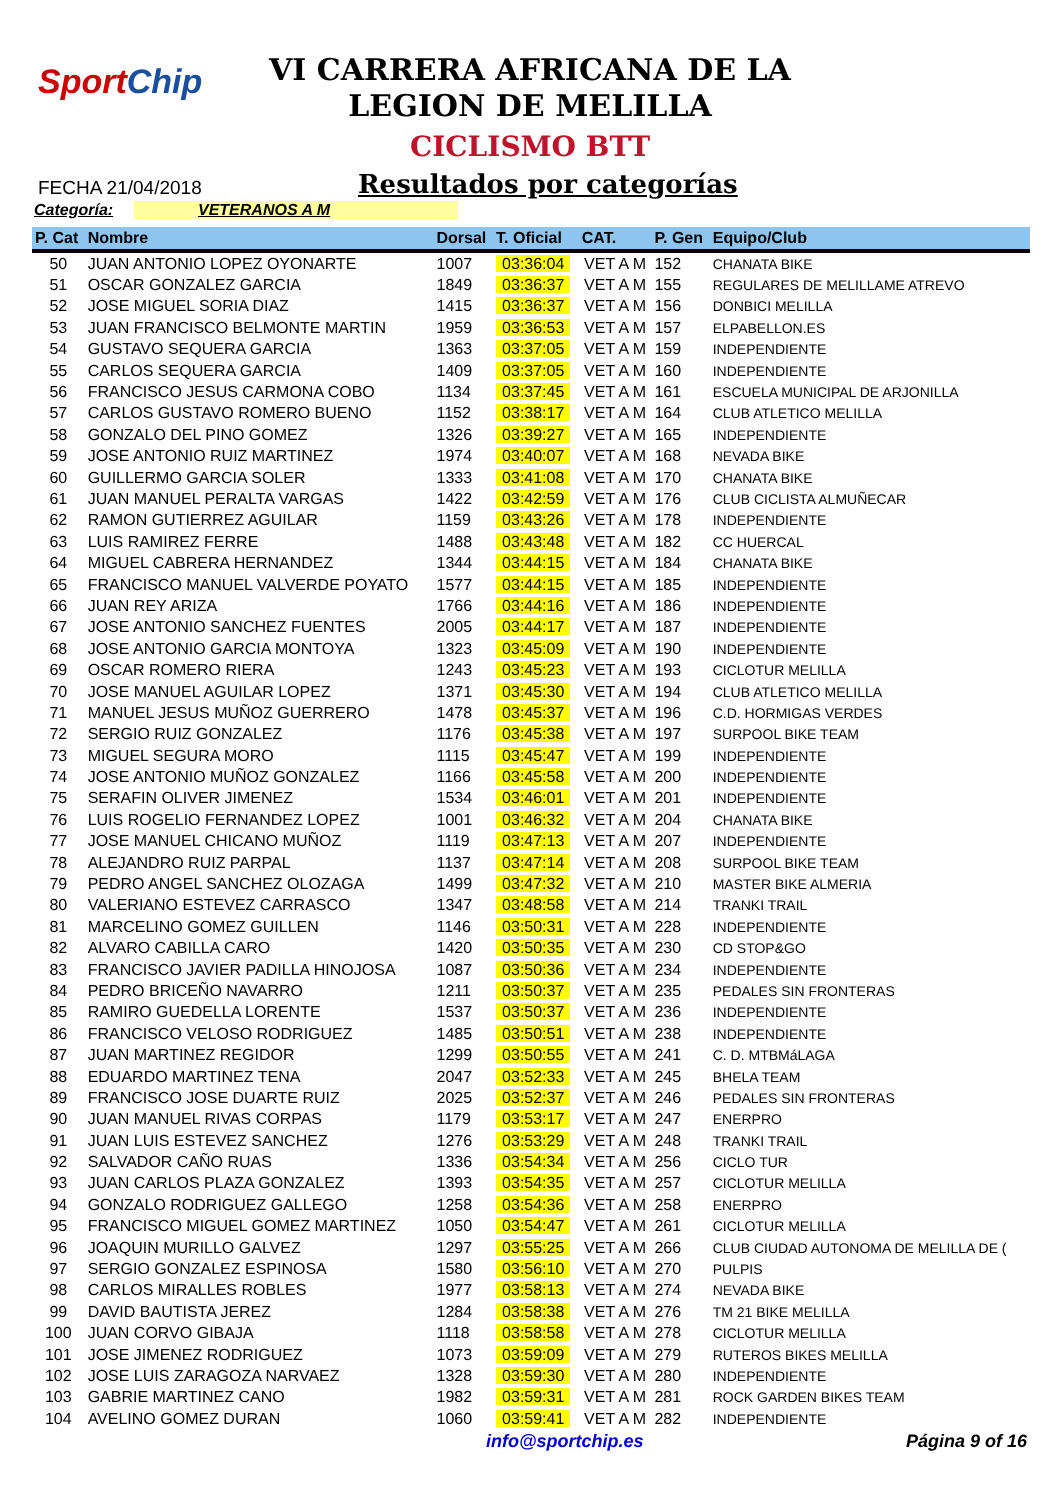SportChip
VI CARRERA AFRICANA DE LA
LEGION DE MELILLA
CICLISMO BTT
FECHA 21/04/2018
Resultados por categorías
Categoría: VETERANOS A M
| P. Cat | Nombre | Dorsal | T. Oficial | CAT. | P. Gen | Equipo/Club |
| --- | --- | --- | --- | --- | --- | --- |
| 50 | JUAN ANTONIO LOPEZ OYONARTE | 1007 | 03:36:04 | VET A M | 152 | CHANATA BIKE |
| 51 | OSCAR GONZALEZ GARCIA | 1849 | 03:36:37 | VET A M | 155 | REGULARES DE MELILLAME ATREVO |
| 52 | JOSE MIGUEL SORIA DIAZ | 1415 | 03:36:37 | VET A M | 156 | DONBICI MELILLA |
| 53 | JUAN FRANCISCO BELMONTE MARTIN | 1959 | 03:36:53 | VET A M | 157 | ELPABELLON.ES |
| 54 | GUSTAVO SEQUERA GARCIA | 1363 | 03:37:05 | VET A M | 159 | INDEPENDIENTE |
| 55 | CARLOS SEQUERA GARCIA | 1409 | 03:37:05 | VET A M | 160 | INDEPENDIENTE |
| 56 | FRANCISCO JESUS CARMONA COBO | 1134 | 03:37:45 | VET A M | 161 | ESCUELA MUNICIPAL DE ARJONILLA |
| 57 | CARLOS GUSTAVO ROMERO BUENO | 1152 | 03:38:17 | VET A M | 164 | CLUB ATLETICO MELILLA |
| 58 | GONZALO DEL PINO GOMEZ | 1326 | 03:39:27 | VET A M | 165 | INDEPENDIENTE |
| 59 | JOSE ANTONIO RUIZ MARTINEZ | 1974 | 03:40:07 | VET A M | 168 | NEVADA BIKE |
| 60 | GUILLERMO GARCIA SOLER | 1333 | 03:41:08 | VET A M | 170 | CHANATA BIKE |
| 61 | JUAN MANUEL PERALTA VARGAS | 1422 | 03:42:59 | VET A M | 176 | CLUB CICLISTA ALMUÑECAR |
| 62 | RAMON GUTIERREZ AGUILAR | 1159 | 03:43:26 | VET A M | 178 | INDEPENDIENTE |
| 63 | LUIS RAMIREZ FERRE | 1488 | 03:43:48 | VET A M | 182 | CC HUERCAL |
| 64 | MIGUEL CABRERA HERNANDEZ | 1344 | 03:44:15 | VET A M | 184 | CHANATA BIKE |
| 65 | FRANCISCO MANUEL VALVERDE POYATO | 1577 | 03:44:15 | VET A M | 185 | INDEPENDIENTE |
| 66 | JUAN REY ARIZA | 1766 | 03:44:16 | VET A M | 186 | INDEPENDIENTE |
| 67 | JOSE ANTONIO SANCHEZ FUENTES | 2005 | 03:44:17 | VET A M | 187 | INDEPENDIENTE |
| 68 | JOSE ANTONIO GARCIA MONTOYA | 1323 | 03:45:09 | VET A M | 190 | INDEPENDIENTE |
| 69 | OSCAR ROMERO RIERA | 1243 | 03:45:23 | VET A M | 193 | CICLOTUR MELILLA |
| 70 | JOSE MANUEL AGUILAR LOPEZ | 1371 | 03:45:30 | VET A M | 194 | CLUB ATLETICO MELILLA |
| 71 | MANUEL JESUS MUÑOZ GUERRERO | 1478 | 03:45:37 | VET A M | 196 | C.D. HORMIGAS VERDES |
| 72 | SERGIO RUIZ GONZALEZ | 1176 | 03:45:38 | VET A M | 197 | SURPOOL BIKE TEAM |
| 73 | MIGUEL SEGURA MORO | 1115 | 03:45:47 | VET A M | 199 | INDEPENDIENTE |
| 74 | JOSE ANTONIO MUÑOZ GONZALEZ | 1166 | 03:45:58 | VET A M | 200 | INDEPENDIENTE |
| 75 | SERAFIN OLIVER JIMENEZ | 1534 | 03:46:01 | VET A M | 201 | INDEPENDIENTE |
| 76 | LUIS ROGELIO FERNANDEZ LOPEZ | 1001 | 03:46:32 | VET A M | 204 | CHANATA BIKE |
| 77 | JOSE MANUEL CHICANO MUÑOZ | 1119 | 03:47:13 | VET A M | 207 | INDEPENDIENTE |
| 78 | ALEJANDRO RUIZ PARPAL | 1137 | 03:47:14 | VET A M | 208 | SURPOOL BIKE TEAM |
| 79 | PEDRO ANGEL SANCHEZ OLOZAGA | 1499 | 03:47:32 | VET A M | 210 | MASTER BIKE ALMERIA |
| 80 | VALERIANO ESTEVEZ CARRASCO | 1347 | 03:48:58 | VET A M | 214 | TRANKI TRAIL |
| 81 | MARCELINO GOMEZ GUILLEN | 1146 | 03:50:31 | VET A M | 228 | INDEPENDIENTE |
| 82 | ALVARO CABILLA CARO | 1420 | 03:50:35 | VET A M | 230 | CD STOP&GO |
| 83 | FRANCISCO JAVIER PADILLA HINOJOSA | 1087 | 03:50:36 | VET A M | 234 | INDEPENDIENTE |
| 84 | PEDRO BRICEÑO NAVARRO | 1211 | 03:50:37 | VET A M | 235 | PEDALES SIN FRONTERAS |
| 85 | RAMIRO GUEDELLA LORENTE | 1537 | 03:50:37 | VET A M | 236 | INDEPENDIENTE |
| 86 | FRANCISCO VELOSO RODRIGUEZ | 1485 | 03:50:51 | VET A M | 238 | INDEPENDIENTE |
| 87 | JUAN MARTINEZ REGIDOR | 1299 | 03:50:55 | VET A M | 241 | C. D. MTBMáLAGA |
| 88 | EDUARDO MARTINEZ TENA | 2047 | 03:52:33 | VET A M | 245 | BHELA TEAM |
| 89 | FRANCISCO JOSE DUARTE RUIZ | 2025 | 03:52:37 | VET A M | 246 | PEDALES SIN FRONTERAS |
| 90 | JUAN MANUEL RIVAS CORPAS | 1179 | 03:53:17 | VET A M | 247 | ENERPRO |
| 91 | JUAN LUIS ESTEVEZ SANCHEZ | 1276 | 03:53:29 | VET A M | 248 | TRANKI TRAIL |
| 92 | SALVADOR CAÑO RUAS | 1336 | 03:54:34 | VET A M | 256 | CICLO TUR |
| 93 | JUAN CARLOS PLAZA GONZALEZ | 1393 | 03:54:35 | VET A M | 257 | CICLOTUR MELILLA |
| 94 | GONZALO RODRIGUEZ GALLEGO | 1258 | 03:54:36 | VET A M | 258 | ENERPRO |
| 95 | FRANCISCO MIGUEL GOMEZ MARTINEZ | 1050 | 03:54:47 | VET A M | 261 | CICLOTUR MELILLA |
| 96 | JOAQUIN MURILLO GALVEZ | 1297 | 03:55:25 | VET A M | 266 | CLUB CIUDAD AUTONOMA DE MELILLA DE ( |
| 97 | SERGIO GONZALEZ ESPINOSA | 1580 | 03:56:10 | VET A M | 270 | PULPIS |
| 98 | CARLOS MIRALLES ROBLES | 1977 | 03:58:13 | VET A M | 274 | NEVADA BIKE |
| 99 | DAVID BAUTISTA JEREZ | 1284 | 03:58:38 | VET A M | 276 | TM 21 BIKE MELILLA |
| 100 | JUAN CORVO GIBAJA | 1118 | 03:58:58 | VET A M | 278 | CICLOTUR MELILLA |
| 101 | JOSE JIMENEZ RODRIGUEZ | 1073 | 03:59:09 | VET A M | 279 | RUTEROS BIKES MELILLA |
| 102 | JOSE LUIS ZARAGOZA NARVAEZ | 1328 | 03:59:30 | VET A M | 280 | INDEPENDIENTE |
| 103 | GABRIE MARTINEZ CANO | 1982 | 03:59:31 | VET A M | 281 | ROCK GARDEN BIKES TEAM |
| 104 | AVELINO GOMEZ DURAN | 1060 | 03:59:41 | VET A M | 282 | INDEPENDIENTE |
info@sportchip.es Página 9 of 16